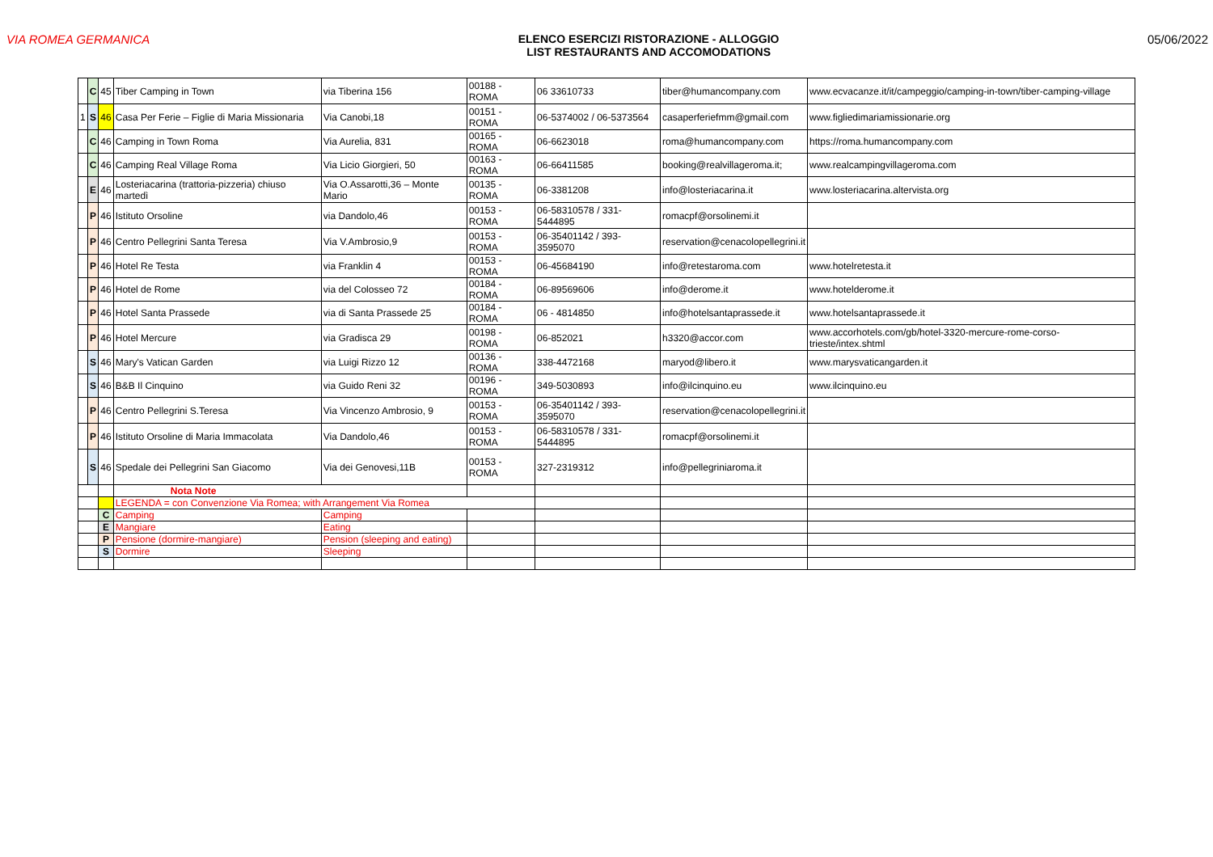VIA ROMEA GERMANICA ELENCO ESERCIZI RISTORAZIONE - ALLOGGIO
LIST RESTAURANTS AND ACCOMODATIONS
05/06/2022
| | C | 45 | Tiber Camping in Town | via Tiberina 156 | 00188 - ROMA | 06 33610733 | tiber@humancompany.com | www.ecvacanze.it/it/campeggio/camping-in-town/tiber-camping-village |
| 1 | S | 46 | Casa Per Ferie – Figlie di Maria Missionaria | Via Canobi,18 | 00151 - ROMA | 06-5374002 / 06-5373564 | casaperferiefmm@gmail.com | www.figliedimariamissionarie.org |
| | C | 46 | Camping in Town Roma | Via Aurelia, 831 | 00165 - ROMA | 06-6623018 | roma@humancompany.com | https://roma.humancompany.com |
| | C | 46 | Camping Real Village Roma | Via Licio Giorgieri, 50 | 00163 - ROMA | 06-66411585 | booking@realvillageroma.it; | www.realcampingvillageroma.com |
| | E | 46 | Losteriacarina (trattoria-pizzeria) chiuso martedì | Via O.Assarotti,36 – Monte Mario | 00135 - ROMA | 06-3381208 | info@losteriacarina.it | www.losteriacarina.altervista.org |
| | P | 46 | Istituto Orsoline | via Dandolo,46 | 00153 - ROMA | 06-58310578 / 331-5444895 | romacpf@orsolinemi.it | |
| | P | 46 | Centro Pellegrini Santa Teresa | Via V.Ambrosio,9 | 00153 - ROMA | 06-35401142 / 393-3595070 | reservation@cenacolopellegrini.it | |
| | P | 46 | Hotel Re Testa | via Franklin 4 | 00153 - ROMA | 06-45684190 | info@retestaroma.com | www.hotelretesta.it |
| | P | 46 | Hotel de Rome | via del Colosseo 72 | 00184 - ROMA | 06-89569606 | info@derome.it | www.hotelderome.it |
| | P | 46 | Hotel Santa Prassede | via di Santa Prassede 25 | 00184 - ROMA | 06 - 4814850 | info@hotelsantaprassede.it | www.hotelsantaprassede.it |
| | P | 46 | Hotel Mercure | via Gradisca 29 | 00198 - ROMA | 06-852021 | h3320@accor.com | www.accorhotels.com/gb/hotel-3320-mercure-rome-corso-trieste/intex.shtml |
| | S | 46 | Mary's Vatican Garden | via Luigi Rizzo 12 | 00136 - ROMA | 338-4472168 | maryod@libero.it | www.marysvaticangarden.it |
| | S | 46 | B&B Il Cinquino | via Guido Reni 32 | 00196 - ROMA | 349-5030893 | info@ilcinquino.eu | www.ilcinquino.eu |
| | P | 46 | Centro Pellegrini S.Teresa | Via Vincenzo Ambrosio, 9 | 00153 - ROMA | 06-35401142 / 393-3595070 | reservation@cenacolopellegrini.it | |
| | P | 46 | Istituto Orsoline di Maria Immacolata | Via Dandolo,46 | 00153 - ROMA | 06-58310578 / 331-5444895 | romacpf@orsolinemi.it | |
| | S | 46 | Spedale dei Pellegrini San Giacomo | Via dei Genovesi,11B | 00153 - ROMA | 327-2319312 | info@pellegriniaroma.it | |
| | | | Nota Note | | | | | |
| | | | LEGENDA = con Convenzione Via Romea; with Arrangement Via Romea | | | | | |
| | | C | Camping | Camping | | | | |
| | | E | Mangiare | Eating | | | | |
| | | P | Pensione (dormire-mangiare) | Pension (sleeping and eating) | | | | |
| | | S | Dormire | Sleeping | | | | |